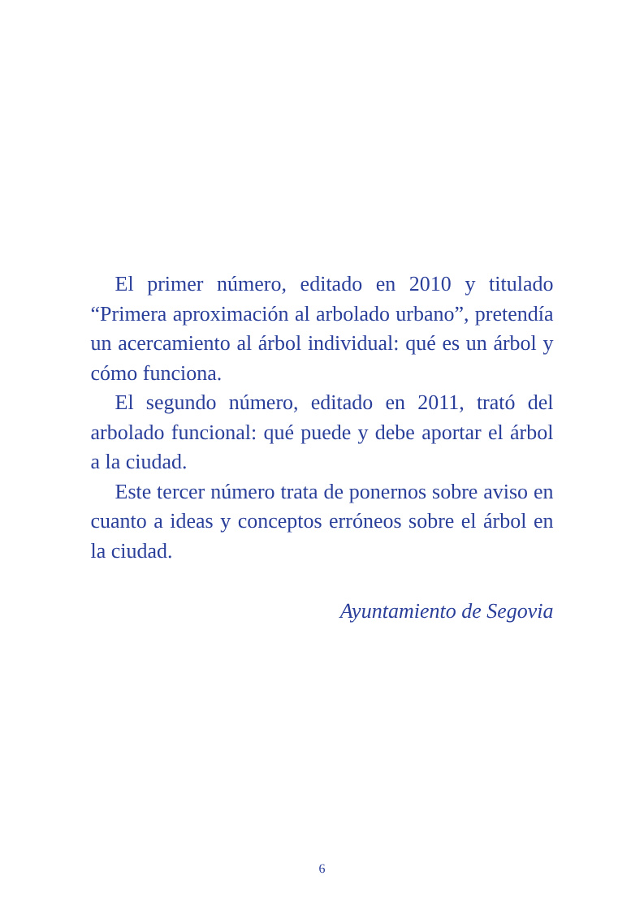El primer número, editado en 2010 y titulado “Primera aproximación al arbolado urbano”, pretendía un acercamiento al árbol individual: qué es un árbol y cómo funciona.
El segundo número, editado en 2011, trató del arbolado funcional: qué puede y debe aportar el árbol a la ciudad.
Este tercer número trata de ponernos sobre aviso en cuanto a ideas y conceptos erróneos sobre el árbol en la ciudad.
Ayuntamiento de Segovia
6